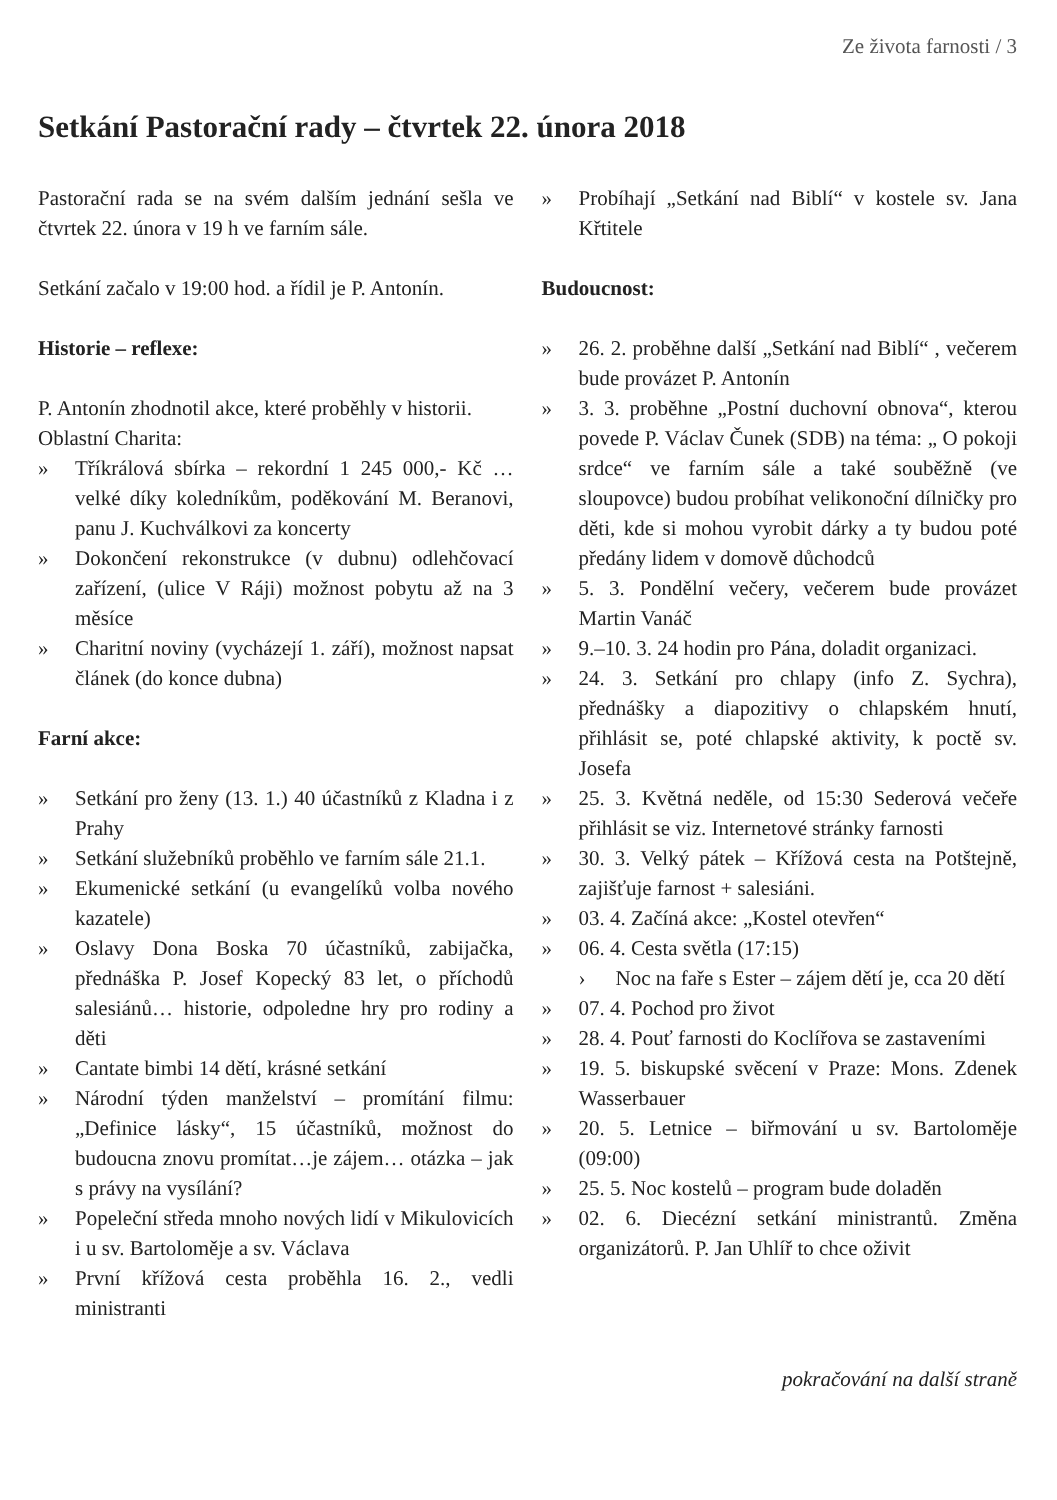Ze života farnosti / 3
Setkání Pastorační rady – čtvrtek 22. února 2018
Pastorační rada se na svém dalším jednání sešla ve čtvrtek 22. února v 19 h ve farním sále.
Setkání začalo v 19:00 hod. a řídil je P. Antonín.
Historie – reflexe:
P. Antonín zhodnotil akce, které proběhly v historii.
Oblastní Charita:
» Tříkrálová sbírka – rekordní 1 245 000,- Kč … velké díky koledníkům, poděkování M. Beranovi, panu J. Kuchválkovi za koncerty
» Dokončení rekonstrukce (v dubnu) odlehčovací zařízení, (ulice V Ráji) možnost pobytu až na 3 měsíce
» Charitní noviny (vycházejí 1. září), možnost napsat článek (do konce dubna)
Farní akce:
» Setkání pro ženy (13. 1.) 40 účastníků z Kladna i z Prahy
» Setkání služebníků proběhlo ve farním sále 21.1.
» Ekumenické setkání (u evangelíků volba nového kazatele)
» Oslavy Dona Boska 70 účastníků, zabijačka, přednáška P. Josef Kopecký 83 let, o příchodů salesiánů… historie, odpoledne hry pro rodiny a děti
» Cantate bimbi 14 dětí, krásné setkání
» Národní týden manželství – promítání filmu: „Definice lásky“, 15 účastníků, možnost do budoucna znovu promítat…je zájem… otázka – jak s právy na vysílání?
» Popeleční středa mnoho nových lidí v Mikulovicích i u sv. Bartoloměje a sv. Václava
» První křížová cesta proběhla 16. 2., vedli ministranti
» Probíhají „Setkání nad Biblí“ v kostele sv. Jana Křtitele
Budoucnost:
» 26. 2. proběhne další „Setkání nad Biblí“ , večerem bude provázet P. Antonín
» 3. 3. proběhne „Postní duchovní obnova“, kterou povede P. Václav Čunek (SDB) na téma: „ O pokoji srdce“ ve farním sále a také souběžně (ve sloupovce) budou probíhat velikonoční dílničky pro děti, kde si mohou vyrobit dárky a ty budou poté předány lidem v domově důchodců
» 5. 3. Pondělní večery, večerem bude provázet Martin Vanáč
» 9.–10. 3. 24 hodin pro Pána, doladit organizaci.
» 24. 3. Setkání pro chlapy (info Z. Sychra), přednášky a diapozitivy o chlapském hnutí, přihlásit se, poté chlapské aktivity, k poctě sv. Josefa
» 25. 3. Květná neděle, od 15:30 Sederová večeře přihlásit se viz. Internetové stránky farnosti
» 30. 3. Velký pátek – Křížová cesta na Potštejně, zajišťuje farnost + salesiáni.
» 03. 4. Začíná akce: „Kostel otevřen“
» 06. 4. Cesta světla (17:15)
› Noc na faře s Ester – zájem dětí je, cca 20 dětí
» 07. 4. Pochod pro život
» 28. 4. Pouť farnosti do Koclířova se zastaveními
» 19. 5. biskupské svěcení v Praze: Mons. Zdenek Wasserbauer
» 20. 5. Letnice – biřmování u sv. Bartoloměje (09:00)
» 25. 5. Noc kostelů – program bude doladěn
» 02. 6. Diecézní setkání ministrantů. Změna organizátorů. P. Jan Uhlíř to chce oživit
pokračování na další straně